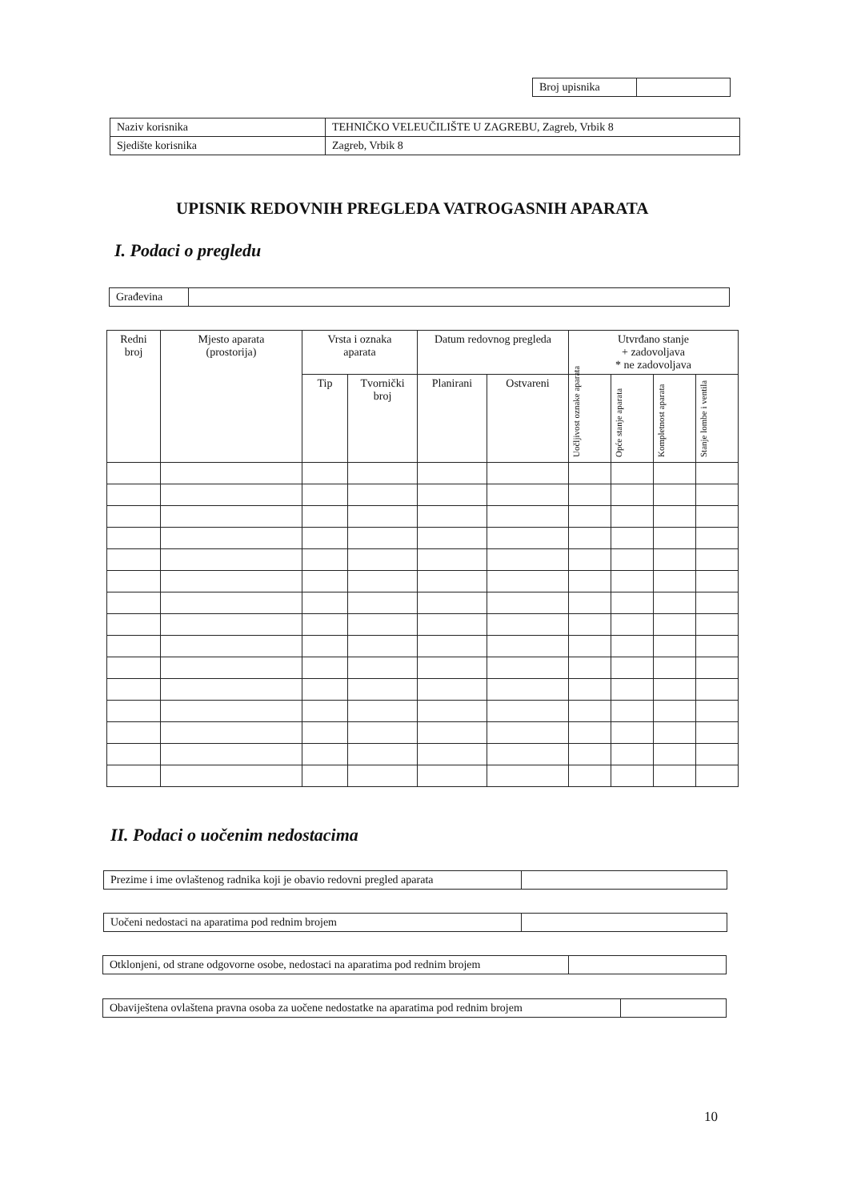| Broj upisnika | |
| Naziv korisnika | TEHNIČKO VELEUČILIŠTE U ZAGREBU, Zagreb, Vrbik 8 |
| Sjedište korisnika | Zagreb, Vrbik 8 |
UPISNIK REDOVNIH PREGLEDA VATROGASNIH APARATA
I. Podaci o pregledu
| Građevina | |
| Redni broj | Mjesto aparata (prostorija) | Vrsta i oznaka aparata | | Datum redovnog pregleda | | Utvrđano stanje + zadovoljava * ne zadovoljava | | | |
| --- | --- | --- | --- | --- | --- | --- | --- | --- | --- |
| | | Tip | Tvornički broj | Planirani | Ostvareni | Uočljivost oznake aparata | Opće stanje aparata | Kompletnost aparata | Stanje lombe i ventila |
II. Podaci o uočenim nedostacima
| Prezime i ime ovlaštenog radnika koji je obavio redovni pregled aparata | |
| Uočeni nedostaci na aparatima pod rednim brojem | |
| Otklonjeni, od strane odgovorne osobe, nedostaci na aparatima pod rednim brojem | |
| Obaviještena ovlaštena pravna osoba za uočene nedostatke na aparatima pod rednim brojem | |
10